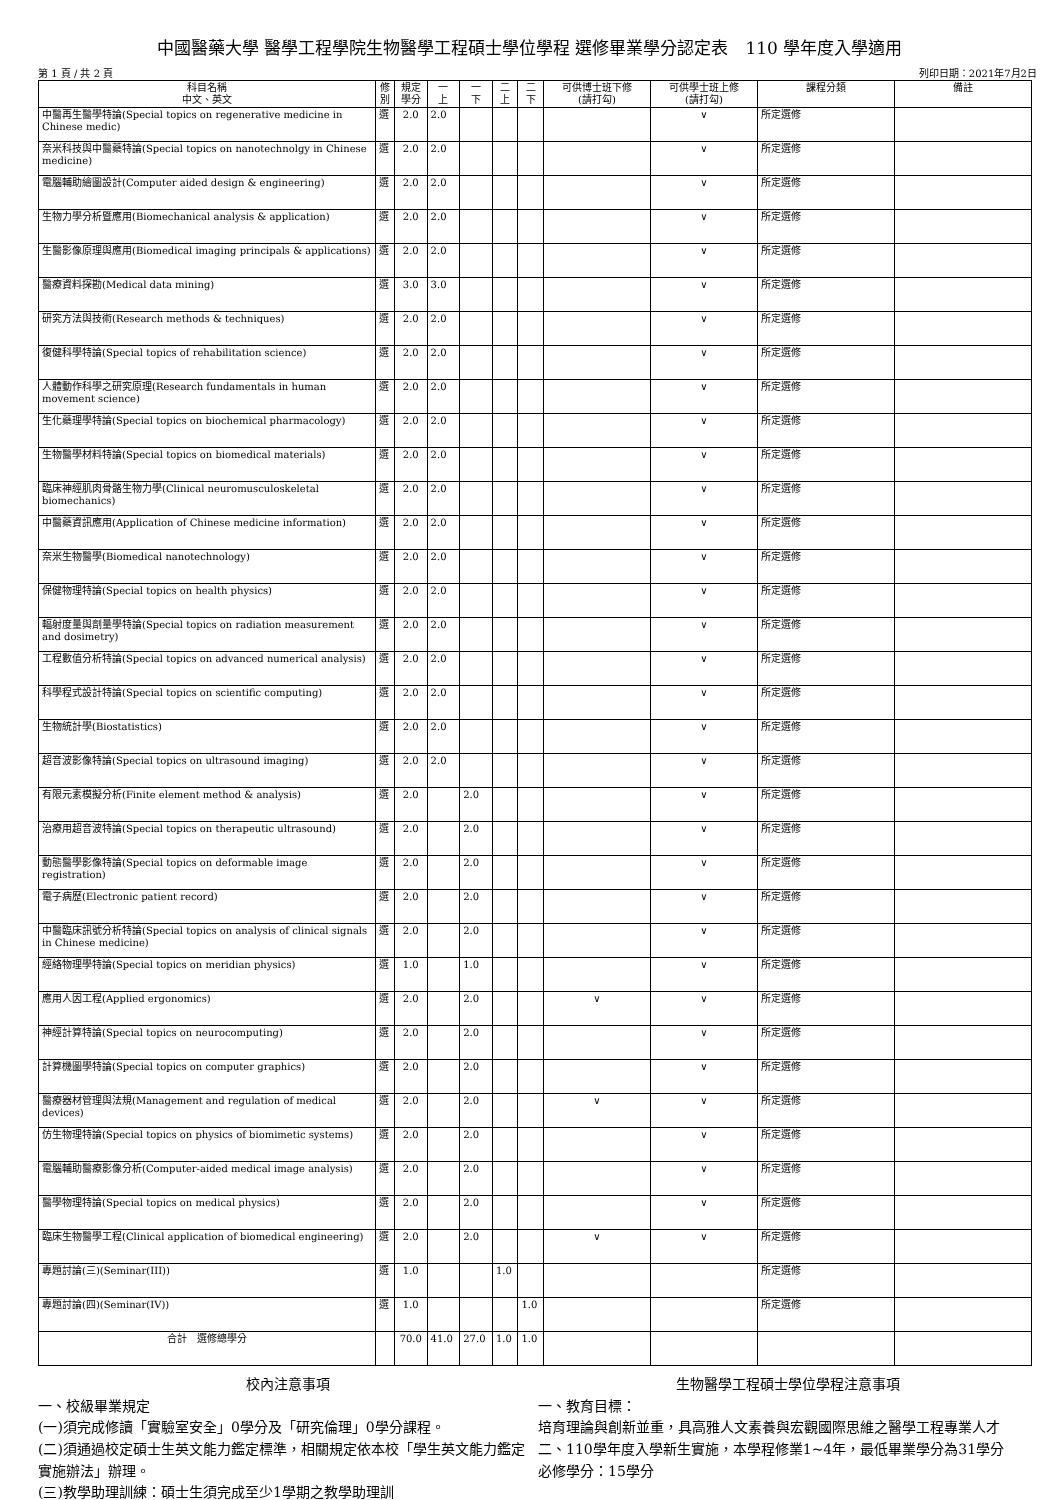中國醫藥大學 醫學工程學院生物醫學工程碩士學位學程 選修畢業學分認定表　110 學年度入學適用
第 1 頁 / 共 2 頁 列印日期：2021年7月2日
| 科目名稱 中文、英文 | 修 別 | 規定 學分 | 一 上 | 一 下 | 二 上 | 二 下 | 可供博士班下修 (請打勾) | 可供學士班上修 (請打勾) | 課程分類 | 備註 |
| --- | --- | --- | --- | --- | --- | --- | --- | --- | --- | --- |
| 中醫再生醫學特論(Special topics on regenerative medicine in Chinese medic) | 選 | 2.0 | 2.0 | | | | | ∨ | 所定選修 | |
| 奈米科技與中醫藥特論(Special topics on nanotechnolgy in Chinese medicine) | 選 | 2.0 | 2.0 | | | | | ∨ | 所定選修 | |
| 電腦輔助繪圖設計(Computer aided design & engineering) | 選 | 2.0 | 2.0 | | | | | ∨ | 所定選修 | |
| 生物力學分析暨應用(Biomechanical analysis & application) | 選 | 2.0 | 2.0 | | | | | ∨ | 所定選修 | |
| 生醫影像原理與應用(Biomedical imaging principals & applications) | 選 | 2.0 | 2.0 | | | | | ∨ | 所定選修 | |
| 醫療資料探勘(Medical data mining) | 選 | 3.0 | 3.0 | | | | | ∨ | 所定選修 | |
| 研究方法與技術(Research methods & techniques) | 選 | 2.0 | 2.0 | | | | | ∨ | 所定選修 | |
| 復健科學特論(Special topics of rehabilitation science) | 選 | 2.0 | 2.0 | | | | | ∨ | 所定選修 | |
| 人體動作科學之研究原理(Research fundamentals in human movement science) | 選 | 2.0 | 2.0 | | | | | ∨ | 所定選修 | |
| 生化藥理學特論(Special topics on biochemical pharmacology) | 選 | 2.0 | 2.0 | | | | | ∨ | 所定選修 | |
| 生物醫學材料特論(Special topics on biomedical materials) | 選 | 2.0 | 2.0 | | | | | ∨ | 所定選修 | |
| 臨床神經肌肉骨骼生物力學(Clinical neuromusculoskeletal biomechanics) | 選 | 2.0 | 2.0 | | | | | ∨ | 所定選修 | |
| 中醫藥資訊應用(Application of Chinese medicine information) | 選 | 2.0 | 2.0 | | | | | ∨ | 所定選修 | |
| 奈米生物醫學(Biomedical nanotechnology) | 選 | 2.0 | 2.0 | | | | | ∨ | 所定選修 | |
| 保健物理特論(Special topics on health physics) | 選 | 2.0 | 2.0 | | | | | ∨ | 所定選修 | |
| 輻射度量與劑量學特論(Special topics on radiation measurement and dosimetry) | 選 | 2.0 | 2.0 | | | | | ∨ | 所定選修 | |
| 工程數值分析特論(Special topics on advanced numerical analysis) | 選 | 2.0 | 2.0 | | | | | ∨ | 所定選修 | |
| 科學程式設計特論(Special topics on scientific computing) | 選 | 2.0 | 2.0 | | | | | ∨ | 所定選修 | |
| 生物統計學(Biostatistics) | 選 | 2.0 | 2.0 | | | | | ∨ | 所定選修 | |
| 超音波影像特論(Special topics on ultrasound imaging) | 選 | 2.0 | 2.0 | | | | | ∨ | 所定選修 | |
| 有限元素模擬分析(Finite element method & analysis) | 選 | 2.0 | | 2.0 | | | | ∨ | 所定選修 | |
| 治療用超音波特論(Special topics on therapeutic ultrasound) | 選 | 2.0 | | 2.0 | | | | ∨ | 所定選修 | |
| 動態醫學影像特論(Special topics on deformable image registration) | 選 | 2.0 | | 2.0 | | | | ∨ | 所定選修 | |
| 電子病歷(Electronic patient record) | 選 | 2.0 | | 2.0 | | | | ∨ | 所定選修 | |
| 中醫臨床訊號分析特論(Special topics on analysis of clinical signals in Chinese medicine) | 選 | 2.0 | | 2.0 | | | | ∨ | 所定選修 | |
| 經絡物理學特論(Special topics on meridian physics) | 選 | 1.0 | | 1.0 | | | | ∨ | 所定選修 | |
| 應用人因工程(Applied ergonomics) | 選 | 2.0 | | 2.0 | | | ∨ | ∨ | 所定選修 | |
| 神經計算特論(Special topics on neurocomputing) | 選 | 2.0 | | 2.0 | | | | ∨ | 所定選修 | |
| 計算機圖學特論(Special topics on computer graphics) | 選 | 2.0 | | 2.0 | | | | ∨ | 所定選修 | |
| 醫療器材管理與法規(Management and regulation of medical devices) | 選 | 2.0 | | 2.0 | | | ∨ | ∨ | 所定選修 | |
| 仿生物理特論(Special topics on physics of biomimetic systems) | 選 | 2.0 | | 2.0 | | | | ∨ | 所定選修 | |
| 電腦輔助醫療影像分析(Computer-aided medical image analysis) | 選 | 2.0 | | 2.0 | | | | ∨ | 所定選修 | |
| 醫學物理特論(Special topics on medical physics) | 選 | 2.0 | | 2.0 | | | | ∨ | 所定選修 | |
| 臨床生物醫學工程(Clinical application of biomedical engineering) | 選 | 2.0 | | 2.0 | | | ∨ | ∨ | 所定選修 | |
| 專題討論(三)(Seminar(III)) | 選 | 1.0 | | | 1.0 | | | | 所定選修 | |
| 專題討論(四)(Seminar(IV)) | 選 | 1.0 | | | | 1.0 | | | 所定選修 | |
| 合計 選修總學分 | | 70.0 | 41.0 | 27.0 | 1.0 | 1.0 | | | | |
校內注意事項
一、校級畢業規定
(一)須完成修讀「實驗室安全」0學分及「研究倫理」0學分課程。
(二)須通過校定碩士生英文能力鑑定標準，相關規定依本校「學生英文能力鑑定實施辦法」辦理。
(三)教學助理訓練：碩士生須完成至少1學期之教學助理訓
生物醫學工程碩士學位學程注意事項
一、教育目標：
培育理論與創新並重，具高雅人文素養與宏觀國際思維之醫學工程專業人才
二、110學年度入學新生實施，本學程修業1~4年，最低畢業學分為31學分
必修學分：15學分